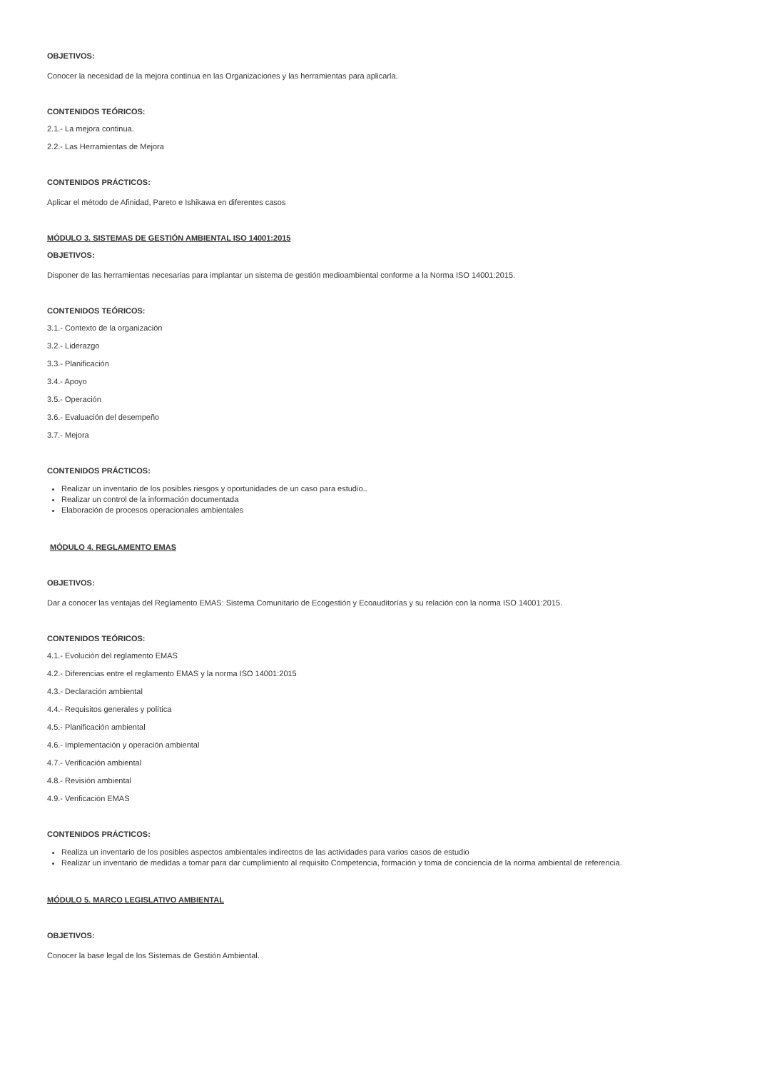OBJETIVOS:
Conocer la necesidad de la mejora continua en las Organizaciones y las herramientas para aplicarla.
CONTENIDOS TEÓRICOS:
2.1.- La mejora continua.
2.2.- Las Herramientas de Mejora
CONTENIDOS PRÁCTICOS:
Aplicar el método de Afinidad, Pareto e Ishikawa en diferentes casos
MÓDULO 3. SISTEMAS DE GESTIÓN AMBIENTAL ISO 14001:2015
OBJETIVOS:
Disponer de las herramientas necesarias para implantar un sistema de gestión medioambiental conforme a la Norma ISO 14001:2015.
CONTENIDOS TEÓRICOS:
3.1.- Contexto de la organización
3.2.- Liderazgo
3.3.- Planificación
3.4.- Apoyo
3.5.- Operación
3.6.- Evaluación del desempeño
3.7.- Mejora
CONTENIDOS PRÁCTICOS:
Realizar un inventario de los posibles riesgos y oportunidades de un caso para estudio..
Realizar un control de la información documentada
Elaboración de procesos operacionales ambientales
MÓDULO 4. REGLAMENTO EMAS
OBJETIVOS:
Dar a conocer las ventajas del Reglamento EMAS: Sistema Comunitario de Ecogestión y Ecoauditorías y su relación con la norma ISO 14001:2015.
CONTENIDOS TEÓRICOS:
4.1.- Evolución del reglamento EMAS
4.2.- Diferencias entre el reglamento EMAS y la norma ISO 14001:2015
4.3.- Declaración ambiental
4.4.- Requisitos generales y política
4.5.- Planificación ambiental
4.6.- Implementación y operación ambiental
4.7.- Verificación ambiental
4.8.- Revisión ambiental
4.9.- Verificación EMAS
CONTENIDOS PRÁCTICOS:
Realiza un inventario de los posibles aspectos ambientales indirectos de las actividades para varios casos de estudio
Realizar un inventario de medidas a tomar para dar cumplimiento al requisito Competencia, formación y toma de conciencia de la norma ambiental de referencia.
MÓDULO 5. MARCO LEGISLATIVO AMBIENTAL
OBJETIVOS:
Conocer la base legal de los Sistemas de Gestión Ambiental.